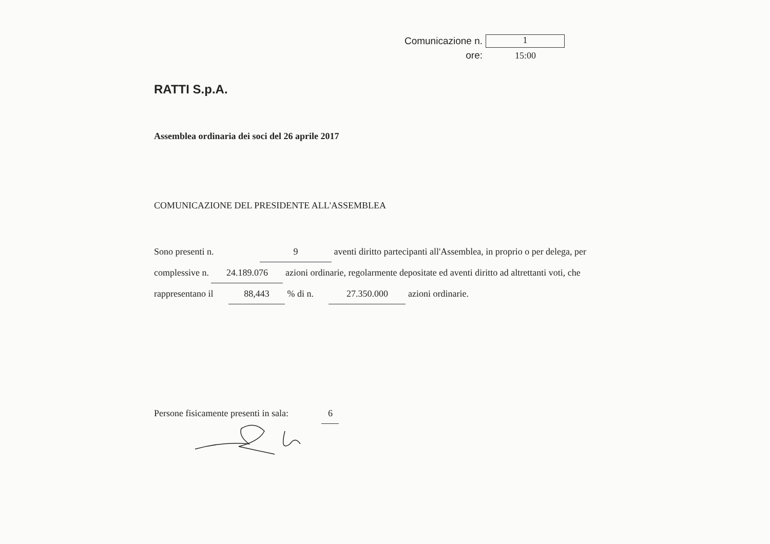Comunicazione n. 1
ore: 15:00
RATTI S.p.A.
Assemblea ordinaria dei soci del 26 aprile 2017
COMUNICAZIONE DEL PRESIDENTE ALL'ASSEMBLEA
Sono presenti n. 9 aventi diritto partecipanti all'Assemblea, in proprio o per delega, per complessive n. 24.189.076 azioni ordinarie, regolarmente depositate ed aventi diritto ad altrettanti voti, che rappresentano il 88,443 % di n. 27.350.000 azioni ordinarie.
Persone fisicamente presenti in sala: 6